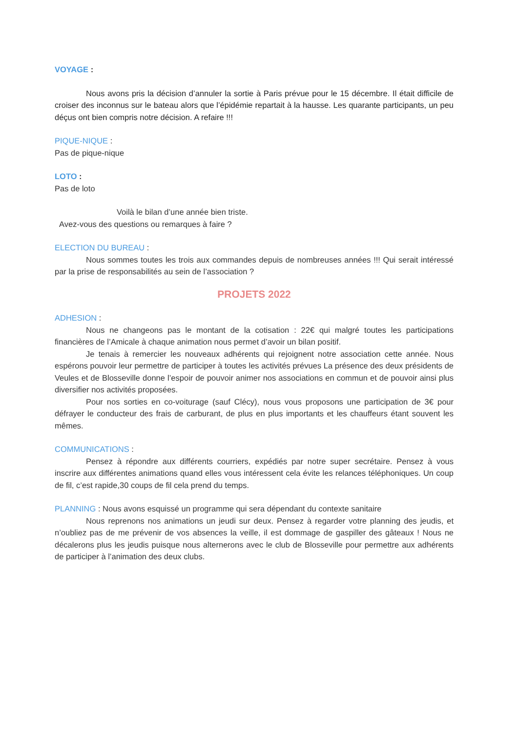VOYAGE :
Nous avons pris la décision d’annuler la sortie à Paris prévue pour le 15 décembre. Il était difficile de croiser des inconnus sur le bateau alors que l’épidémie repartait à la hausse. Les quarante participants, un peu déçus ont bien compris notre décision. A refaire !!!
PIQUE-NIQUE :
Pas de pique-nique
LOTO :
Pas de loto
Voilà le bilan d’une année bien triste.
Avez-vous des questions ou remarques à faire ?
ELECTION DU BUREAU :
Nous sommes toutes les trois aux commandes depuis de nombreuses années !!! Qui serait intéressé par la prise de responsabilités au sein de l’association ?
PROJETS 2022
ADHESION :
Nous ne changeons pas le montant de la cotisation : 22€ qui malgré toutes les participations financières de l’Amicale à chaque animation nous permet d’avoir un bilan positif.
Je tenais à remercier les nouveaux adhérents qui rejoignent notre association cette année. Nous espérons pouvoir leur permettre de participer à toutes les activités prévues La présence des deux présidents de Veules et de Blosseville donne l’espoir de pouvoir animer nos associations en commun et de pouvoir ainsi plus diversifier nos activités proposées.
Pour nos sorties en co-voiturage (sauf Clécy), nous vous proposons une participation de 3€ pour défrayer le conducteur des frais de carburant, de plus en plus importants et les chauffeurs étant souvent les mêmes.
COMMUNICATIONS :
Pensez à répondre aux différents courriers, expédiés par notre super secrétaire. Pensez à vous inscrire aux différentes animations quand elles vous intéressent cela évite les relances téléphoniques. Un coup de fil, c’est rapide,30 coups de fil cela prend du temps.
PLANNING : Nous avons esquissé un programme qui sera dépendant du contexte sanitaire
Nous reprenons nos animations un jeudi sur deux. Pensez à regarder votre planning des jeudis, et n’oubliez pas de me prévenir de vos absences la veille, il est dommage de gaspiller des gâteaux ! Nous ne décalerons plus les jeudis puisque nous alternerons avec le club de Blosseville pour permettre aux adhérents de participer à l’animation des deux clubs.